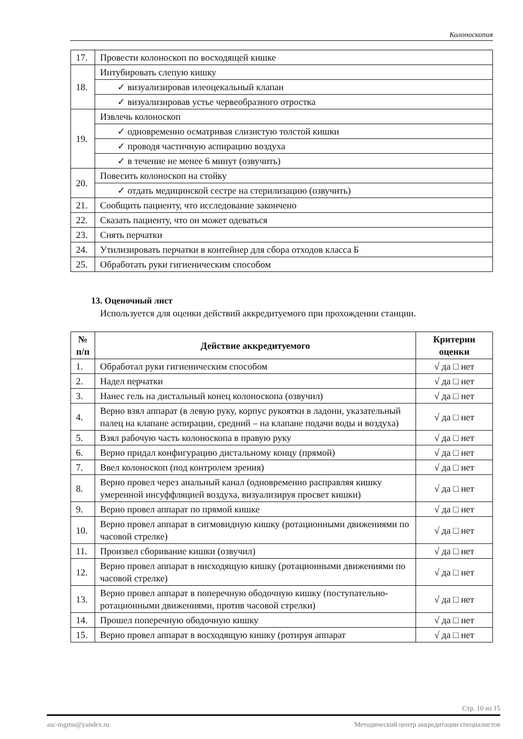Колоноскопия
| 17. | Провести колоноскоп по восходящей кишке |
| 18. | Интубировать слепую кишку |
| | ✓ визуализировав илеоцекальный клапан |
| | ✓ визуализировав устье червеобразного отростка |
| 19. | Извлечь колоноскоп |
| | ✓ одновременно осматривая слизистую толстой кишки |
| | ✓ проводя частичную аспирацию воздуха |
| | ✓ в течение не менее 6 минут (озвучить) |
| 20. | Повесить колоноскоп на стойку |
| | ✓ отдать медицинской сестре на стерилизацию (озвучить) |
| 21. | Сообщить пациенту, что исследование закончено |
| 22. | Сказать пациенту, что он может одеваться |
| 23. | Снять перчатки |
| 24. | Утилизировать перчатки в контейнер для сбора отходов класса Б |
| 25. | Обработать руки гигиеническим способом |
13. Оценочный лист
Используется для оценки действий аккредитуемого при прохождении станции.
| № п/п | Действие аккредитуемого | Критерии оценки |
| --- | --- | --- |
| 1. | Обработал руки гигиеническим способом | √ да □ нет |
| 2. | Надел перчатки | √ да □ нет |
| 3. | Нанес гель на дистальный конец колоноскопа (озвучил) | √ да □ нет |
| 4. | Верно взял аппарат (в левую руку, корпус рукоятки в ладони, указательный палец на клапане аспирации, средний – на клапане подачи воды и воздуха) | √ да □ нет |
| 5. | Взял рабочую часть колоноскопа в правую руку | √ да □ нет |
| 6. | Верно придал конфигурацию дистальному концу (прямой) | √ да □ нет |
| 7. | Ввел колоноскоп (под контролем зрения) | √ да □ нет |
| 8. | Верно провел через анальный канал (одновременно расправляя кишку умеренной инсуффляцией воздуха, визуализируя просвет кишки) | √ да □ нет |
| 9. | Верно провел аппарат по прямой кишке | √ да □ нет |
| 10. | Верно провел аппарат в сигмовидную кишку (ротационными движениями по часовой стрелке) | √ да □ нет |
| 11. | Произвел сборивание кишки (озвучил) | √ да □ нет |
| 12. | Верно провел аппарат в нисходящую кишку (ротационными движениями по часовой стрелке) | √ да □ нет |
| 13. | Верно провел аппарат в поперечную ободочную кишку (поступательно-ротационными движениями, против часовой стрелки) | √ да □ нет |
| 14. | Прошел поперечную ободочную кишку | √ да □ нет |
| 15. | Верно провел аппарат в восходящую кишку (ротируя аппарат | √ да □ нет |
Стр. 10 из 15
asc-mgmu@yandex.ru Методический центр аккредитации специалистов